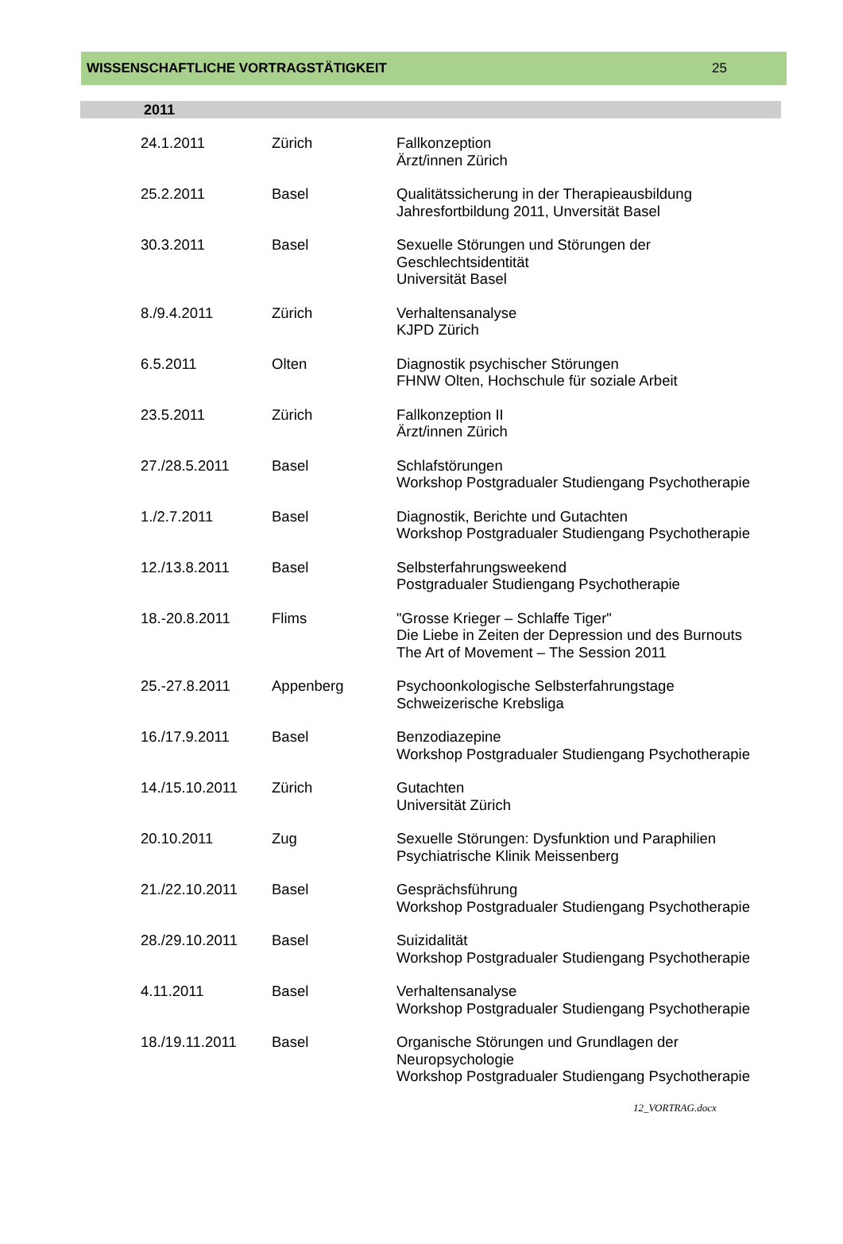WISSENSCHAFTLICHE VORTRAGSTÄTIGKEIT 25
2011
| 24.1.2011 | Zürich | Fallkonzeption Ärzt/innen Zürich |
| 25.2.2011 | Basel | Qualitätssicherung in der Therapieausbildung Jahresfortbildung 2011, Unversität Basel |
| 30.3.2011 | Basel | Sexuelle Störungen und Störungen der Geschlechtsidentität Universität Basel |
| 8./9.4.2011 | Zürich | Verhaltensanalyse KJPD Zürich |
| 6.5.2011 | Olten | Diagnostik psychischer Störungen FHNW Olten, Hochschule für soziale Arbeit |
| 23.5.2011 | Zürich | Fallkonzeption II Ärzt/innen Zürich |
| 27./28.5.2011 | Basel | Schlafstörungen Workshop Postgradualer Studiengang Psychotherapie |
| 1./2.7.2011 | Basel | Diagnostik, Berichte und Gutachten Workshop Postgradualer Studiengang Psychotherapie |
| 12./13.8.2011 | Basel | Selbsterfahrungsweekend Postgradualer Studiengang Psychotherapie |
| 18.-20.8.2011 | Flims | "Grosse Krieger – Schlaffe Tiger" Die Liebe in Zeiten der Depression und des Burnouts The Art of Movement – The Session 2011 |
| 25.-27.8.2011 | Appenberg | Psychoonkologische Selbsterfahrungstage Schweizerische Krebsliga |
| 16./17.9.2011 | Basel | Benzodiazepine Workshop Postgradualer Studiengang Psychotherapie |
| 14./15.10.2011 | Zürich | Gutachten Universität Zürich |
| 20.10.2011 | Zug | Sexuelle Störungen: Dysfunktion und Paraphilien Psychiatrische Klinik Meissenberg |
| 21./22.10.2011 | Basel | Gesprächsführung Workshop Postgradualer Studiengang Psychotherapie |
| 28./29.10.2011 | Basel | Suizidalität Workshop Postgradualer Studiengang Psychotherapie |
| 4.11.2011 | Basel | Verhaltensanalyse Workshop Postgradualer Studiengang Psychotherapie |
| 18./19.11.2011 | Basel | Organische Störungen und Grundlagen der Neuropsychologie Workshop Postgradualer Studiengang Psychotherapie |
12_VORTRAG.docx